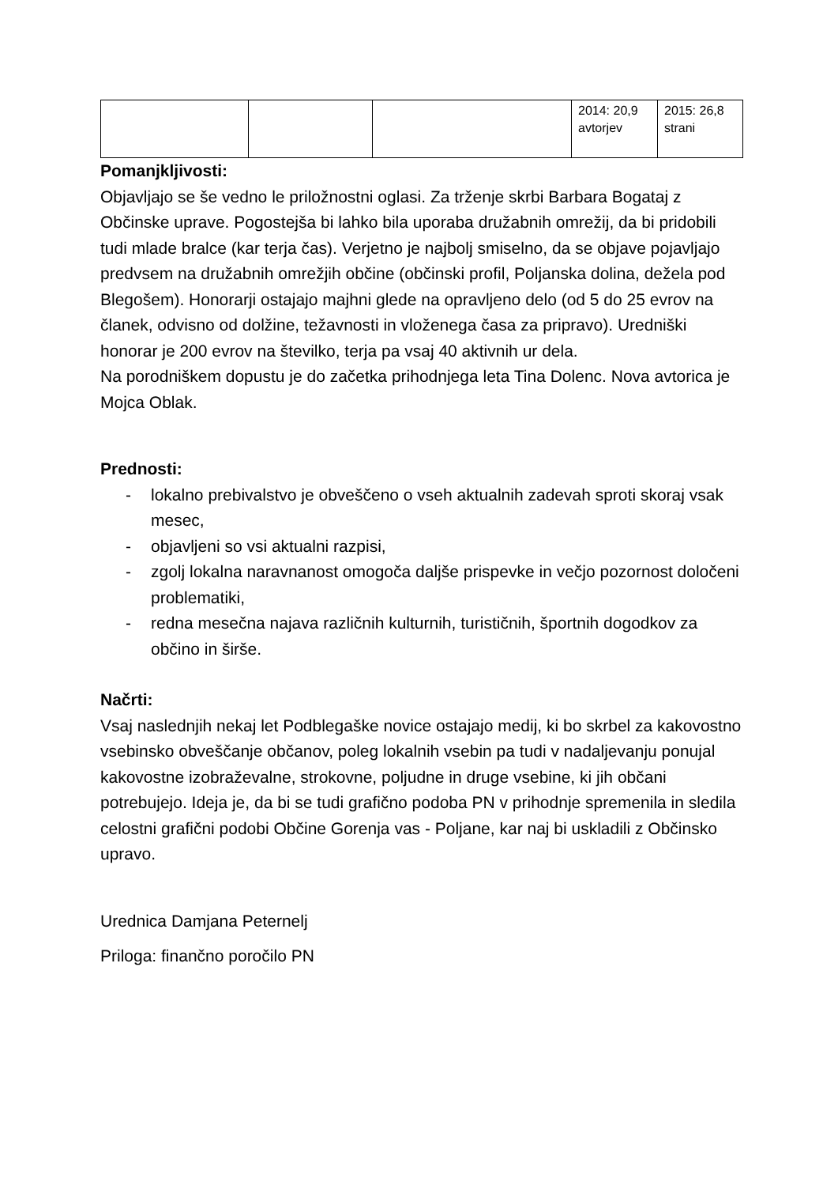| | | | 2014: 20,9 avtorjev | 2015: 26,8 strani |
Pomanjkljivosti:
Objavljajo se še vedno le priložnostni oglasi. Za trženje skrbi Barbara Bogataj z Občinske uprave. Pogostejša bi lahko bila uporaba družabnih omrežij, da bi pridobili tudi mlade bralce (kar terja čas). Verjetno je najbolj smiselno, da se objave pojavljajo predvsem na družabnih omrežjih občine (občinski profil, Poljanska dolina, dežela pod Blegošem). Honorarji ostajajo majhni glede na opravljeno delo (od 5 do 25 evrov na članek, odvisno od dolžine, težavnosti in vloženega časa za pripravo). Uredniški honorar je 200 evrov na številko, terja pa vsaj 40 aktivnih ur dela.
Na porodniškem dopustu je do začetka prihodnjega leta Tina Dolenc. Nova avtorica je Mojca Oblak.
Prednosti:
- lokalno prebivalstvo je obveščeno o vseh aktualnih zadevah sproti skoraj vsak mesec,
- objavljeni so vsi aktualni razpisi,
- zgolj lokalna naravnanost omogoča daljše prispevke in večjo pozornost določeni problematiki,
- redna mesečna najava različnih kulturnih, turističnih, športnih dogodkov za občino in širše.
Načrti:
Vsaj naslednjih nekaj let Podblegaške novice ostajajo medij, ki bo skrbel za kakovostno vsebinsko obveščanje občanov, poleg lokalnih vsebin pa tudi v nadaljevanju ponujal kakovostne izobraževalne, strokovne, poljudne in druge vsebine, ki jih občani potrebujejo. Ideja je, da bi se tudi grafično podoba PN v prihodnje spremenila in sledila celostni grafični podobi Občine Gorenja vas - Poljane, kar naj bi uskladili z Občinsko upravo.
Urednica Damjana Peternelj
Priloga: finančno poročilo PN